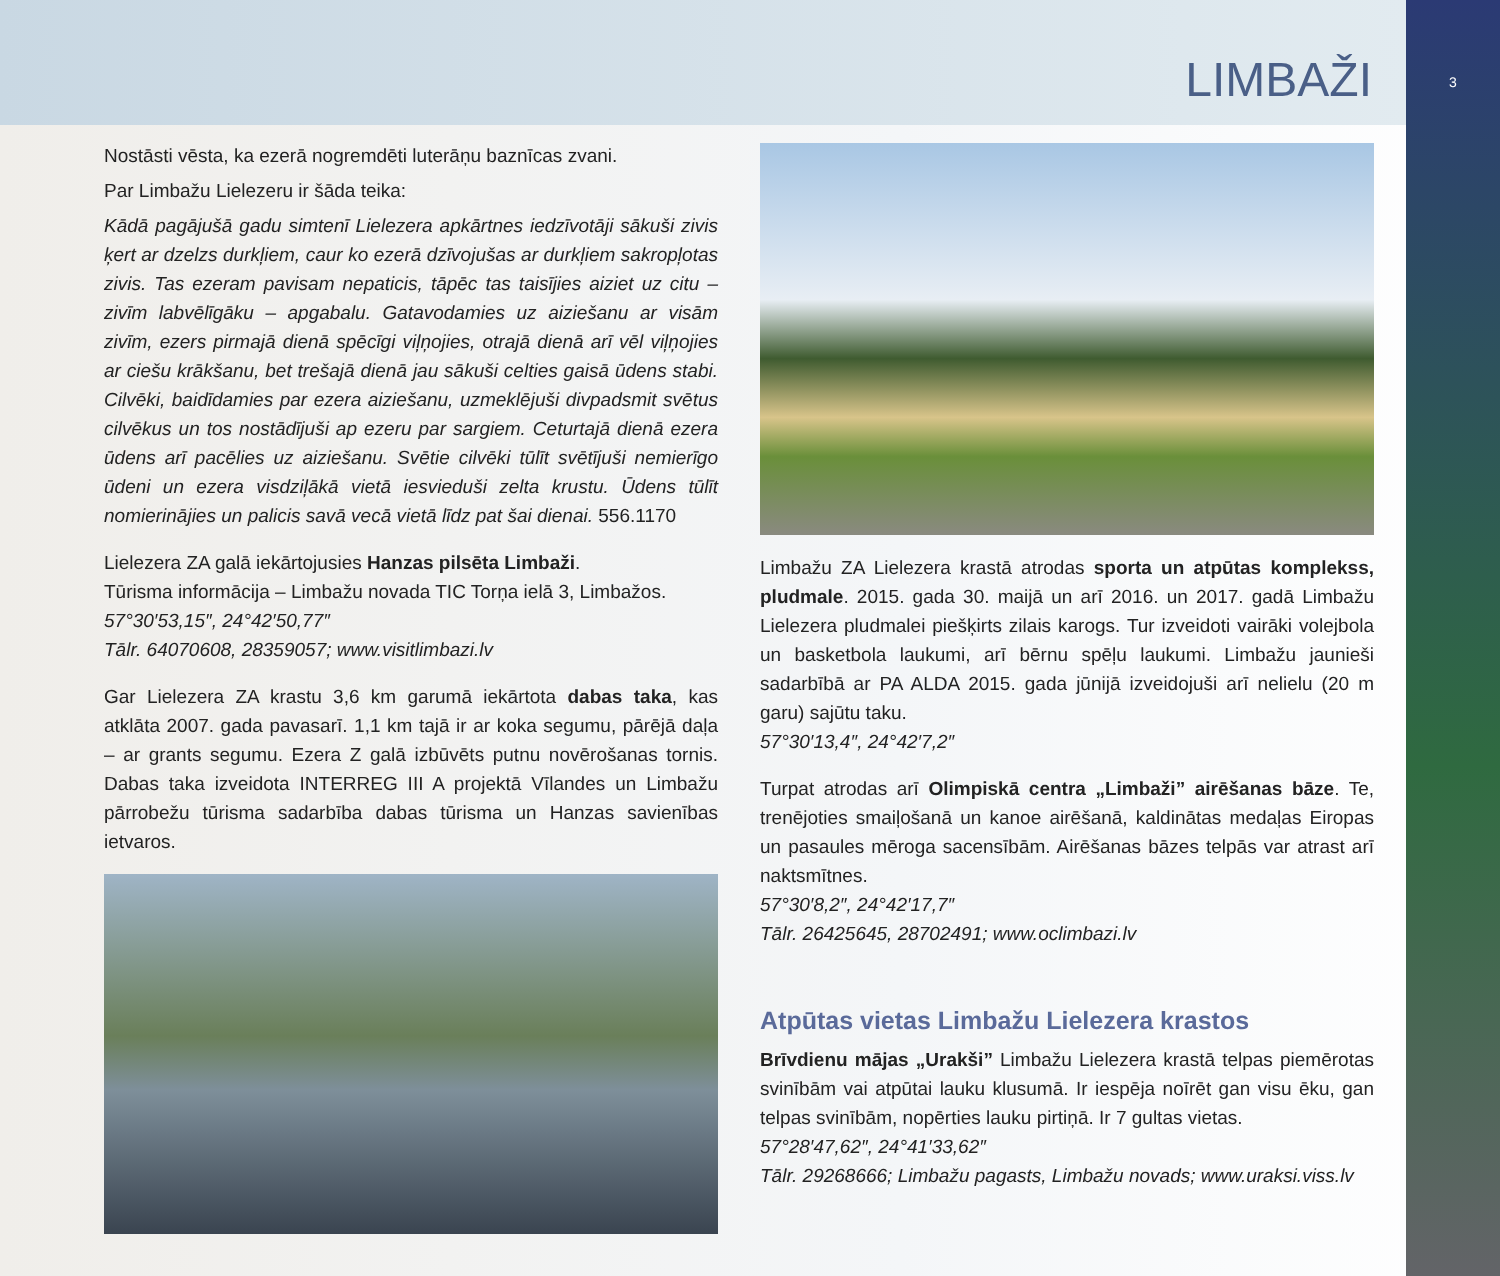3
LIMBAŽI
Nostāsti vēsta, ka ezerā nogremdēti luterāņu baznīcas zvani.
Par Limbažu Lielezeru ir šāda teika:
Kādā pagājušā gadu simtenī Lielezera apkārtnes iedzīvotāji sākuši zivis ķert ar dzelzs durkļiem, caur ko ezerā dzīvojušas ar durkļiem sakropļotas zivis. Tas ezeram pavisam nepaticis, tāpēc tas taisījies aiziet uz citu – zivīm labvēlīgāku – apgabalu. Gatavodamies uz aiziešanu ar visām zivīm, ezers pirmajā dienā spēcīgi viļņojies, otrajā dienā arī vēl viļņojies ar ciešu krākšanu, bet trešajā dienā jau sākuši celties gaisā ūdens stabi. Cilvēki, baidīdamies par ezera aiziešanu, uzmeklējuši divpadsmit svētus cilvēkus un tos nostādījuši ap ezeru par sargiem. Ceturtajā dienā ezera ūdens arī pacēlies uz aiziešanu. Svētie cilvēki tūlīt svētījuši nemierīgo ūdeni un ezera visdziļākā vietā iesvieduši zelta krustu. Ūdens tūlīt nomierinājies un palicis savā vecā vietā līdz pat šai dienai. 556.1170
Lielezera ZA galā iekārtojusies Hanzas pilsēta Limbaži.
Tūrisma informācija – Limbažu novada TIC Torņa ielā 3, Limbažos.
57°30′53,15″, 24°42′50,77″
Tālr. 64070608, 28359057; www.visitlimbazi.lv
Gar Lielezera ZA krastu 3,6 km garumā iekārtota dabas taka, kas atklāta 2007. gada pavasarī. 1,1 km tajā ir ar koka segumu, pārējā daļa – ar grants segumu. Ezera Z galā izbūvēts putnu novērošanas tornis. Dabas taka izveidota INTERREG III A projektā Vīlandes un Limbažu pārrobežu tūrisma sadarbība dabas tūrisma un Hanzas savienības ietvaros.
Limbažu ZA Lielezera krastā atrodas sporta un atpūtas komplekss, pludmale. 2015. gada 30. maijā un arī 2016. un 2017. gadā Limbažu Lielezera pludmalei piešķirts zilais karogs. Tur izveidoti vairāki volejbola un basketbola laukumi, arī bērnu spēļu laukumi. Limbažu jaunieši sadarbībā ar PA ALDA 2015. gada jūnijā izveidojuši arī nelielu (20 m garu) sajūtu taku.
57°30′13,4″, 24°42′7,2″
Turpat atrodas arī Olimpiskā centra „Limbaži” airēšanas bāze. Te, trenējoties smaiļošanā un kanoe airēšanā, kaldinātas medaļas Eiropas un pasaules mēroga sacensībām. Airēšanas bāzes telpās var atrast arī naktsmītnes.
57°30′8,2″, 24°42′17,7″
Tālr. 26425645, 28702491; www.oclimbazi.lv
Atpūtas vietas Limbažu Lielezera krastos
Brīvdienu mājas „Urakši” Limbažu Lielezera krastā telpas piemērotas svinībām vai atpūtai lauku klusumā. Ir iespēja noīrēt gan visu ēku, gan telpas svinībām, nopērties lauku pirtiņā. Ir 7 gultas vietas.
57°28′47,62″, 24°41′33,62″
Tālr. 29268666; Limbažu pagasts, Limbažu novads; www.uraksi.viss.lv